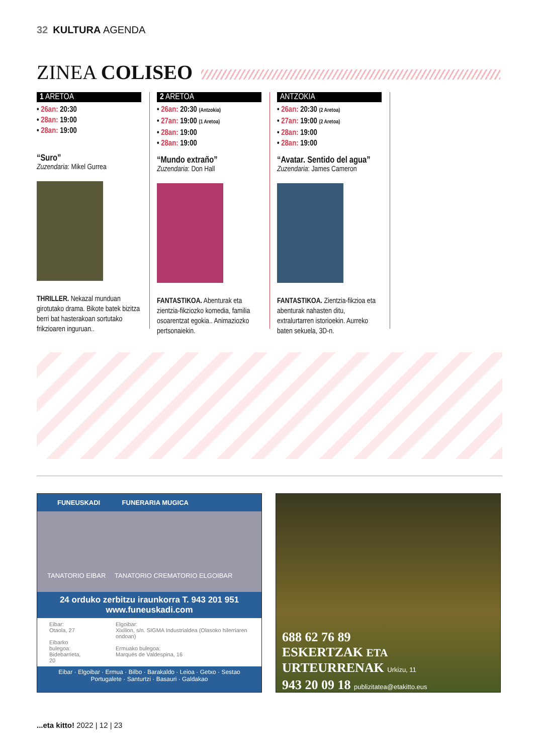32 KULTURA AGENDA
ZINEA COLISEO
1 ARETOA
• 26an: 20:30
• 28an: 19:00
• 28an: 19:00
“Suro”
Zuzendaria: Mikel Gurrea
THRILLER. Nekazal munduan girotutako drama. Bikote batek bizitza berri bat hasterakoan sortutako frikzioaren inguruan..
2 ARETOA
• 26an: 20:30 (Antzokia)
• 27an: 19:00 (1 Aretoa)
• 28an: 19:00
• 28an: 19:00
“Mundo extraño”
Zuzendaria: Don Hall
FANTASTIKOA. Abenturak eta zientzia-fikziozko komedia, familia osoarentzat egokia.. Animaziozko pertsonaiekin.
ANTZOKIA
• 26an: 20:30 (2 Aretoa)
• 27an: 19:00 (2 Aretoa)
• 28an: 19:00
• 28an: 19:00
“Avatar. Sentido del agua”
Zuzendaria: James Cameron
FANTASTIKOA. Zientzia-fikzioa eta abenturak nahasten ditu, extralurtarren istorioekin. Aurreko baten sekuela, 3D-n.
FUNEUSKADI FUNERARIA MUGICA
TANATORIO EIBAR TANATORIO CREMATORIO ELGOIBAR
24 orduko zerbitzu iraunkorra T. 943 201 951
www.funeuskadi.com
Eibar:
Otaola, 27
Eibarko bulegoa:
Bidebarrieta, 20
Elgoibar:
Xixilion, s/n. SIGMA Industrialdea (Olasoko hilerriaren ondoan)
Ermuako bulegoa:
Marqués de Valdespina, 16
Eibar · Elgoibar · Ermua · Bilbo · Barakaldo · Leioa · Getxo · Sestao
Portugalete · Santurtzi · Basauri · Galdakao
688 62 76 89
ESKERTZAK ETA
URTEURRENAK Urkizu, 11
943 20 09 18 publizitatea@etakitto.eus
...eta kitto! 2022 | 12 | 23